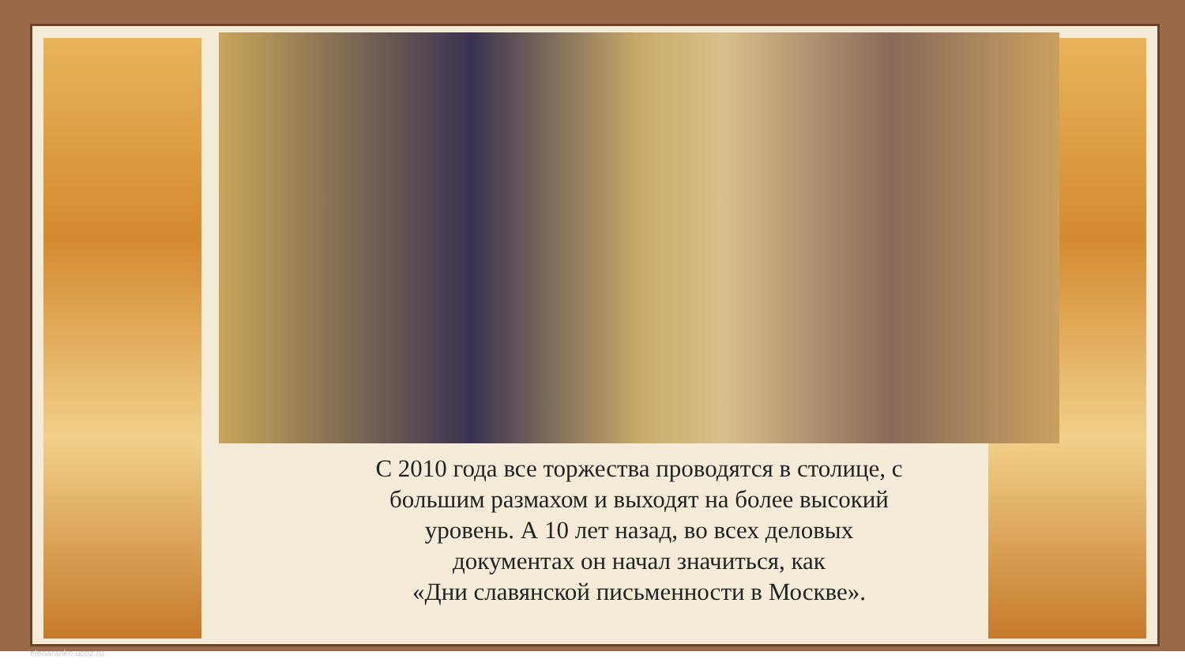С 2010 года все торжества проводятся в столице, с
большим размахом и выходят на более высокий
уровень. А 10 лет назад, во всех деловых
документах он начал значиться, как
«Дни славянской письменности в Москве».
elenaranko.ucoz.ru